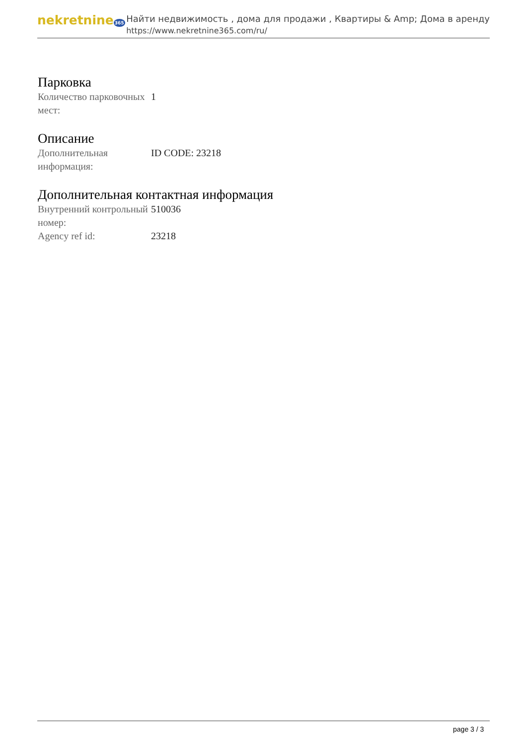nekretnine365
Найти недвижимость , дома для продажи , Квартиры & Amp; Дома в аренду
https://www.nekretnine365.com/ru/
Парковка
| Количество парковочных мест: | 1 |
Описание
| Дополнительная информация: | ID CODE: 23218 |
Дополнительная контактная информация
| Внутренний контрольный номер: | 510036 |
| Agency ref id: | 23218 |
page 3 / 3